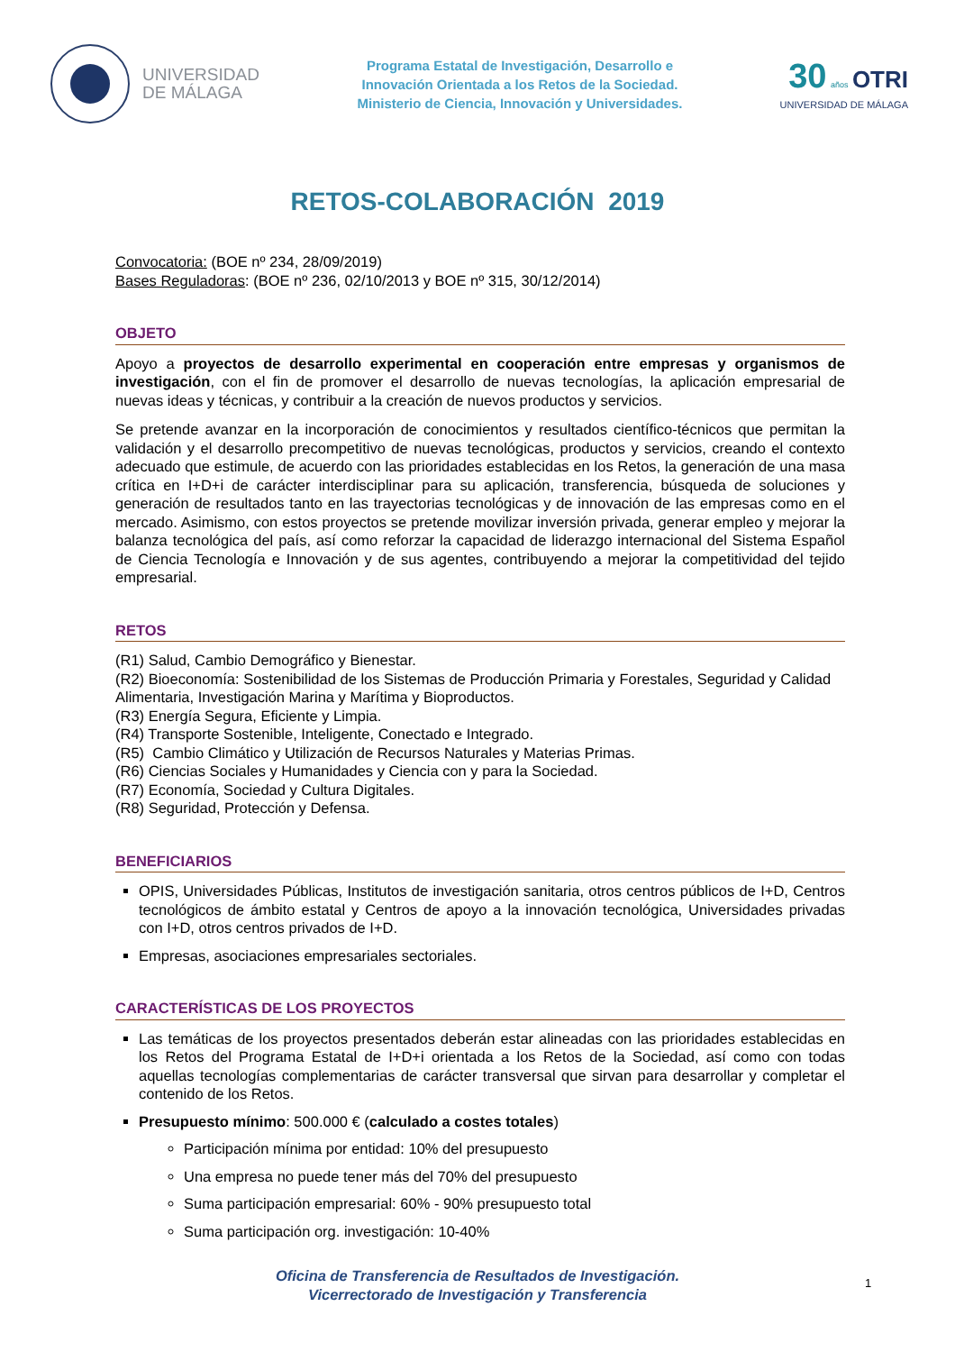UNIVERSIDAD
DE MÁLAGA
Programa Estatal de Investigación, Desarrollo e
Innovación Orientada a los Retos de la Sociedad.
Ministerio de Ciencia, Innovación y Universidades.
30 años OTRI
UNIVERSIDAD DE MÁLAGA
RETOS-COLABORACIÓN 2019
Convocatoria: (BOE nº 234, 28/09/2019)
Bases Reguladoras: (BOE nº 236, 02/10/2013 y BOE nº 315, 30/12/2014)
OBJETO
Apoyo a proyectos de desarrollo experimental en cooperación entre empresas y organismos de investigación, con el fin de promover el desarrollo de nuevas tecnologías, la aplicación empresarial de nuevas ideas y técnicas, y contribuir a la creación de nuevos productos y servicios.
Se pretende avanzar en la incorporación de conocimientos y resultados científico-técnicos que permitan la validación y el desarrollo precompetitivo de nuevas tecnológicas, productos y servicios, creando el contexto adecuado que estimule, de acuerdo con las prioridades establecidas en los Retos, la generación de una masa crítica en I+D+i de carácter interdisciplinar para su aplicación, transferencia, búsqueda de soluciones y generación de resultados tanto en las trayectorias tecnológicas y de innovación de las empresas como en el mercado. Asimismo, con estos proyectos se pretende movilizar inversión privada, generar empleo y mejorar la balanza tecnológica del país, así como reforzar la capacidad de liderazgo internacional del Sistema Español de Ciencia Tecnología e Innovación y de sus agentes, contribuyendo a mejorar la competitividad del tejido empresarial.
RETOS
(R1) Salud, Cambio Demográfico y Bienestar.
(R2) Bioeconomía: Sostenibilidad de los Sistemas de Producción Primaria y Forestales, Seguridad y Calidad Alimentaria, Investigación Marina y Marítima y Bioproductos.
(R3) Energía Segura, Eficiente y Limpia.
(R4) Transporte Sostenible, Inteligente, Conectado e Integrado.
(R5) Cambio Climático y Utilización de Recursos Naturales y Materias Primas.
(R6) Ciencias Sociales y Humanidades y Ciencia con y para la Sociedad.
(R7) Economía, Sociedad y Cultura Digitales.
(R8) Seguridad, Protección y Defensa.
BENEFICIARIOS
OPIS, Universidades Públicas, Institutos de investigación sanitaria, otros centros públicos de I+D, Centros tecnológicos de ámbito estatal y Centros de apoyo a la innovación tecnológica, Universidades privadas con I+D, otros centros privados de I+D.
Empresas, asociaciones empresariales sectoriales.
CARACTERÍSTICAS DE LOS PROYECTOS
Las temáticas de los proyectos presentados deberán estar alineadas con las prioridades establecidas en los Retos del Programa Estatal de I+D+i orientada a los Retos de la Sociedad, así como con todas aquellas tecnologías complementarias de carácter transversal que sirvan para desarrollar y completar el contenido de los Retos.
Presupuesto mínimo: 500.000 € (calculado a costes totales)
Participación mínima por entidad: 10% del presupuesto
Una empresa no puede tener más del 70% del presupuesto
Suma participación empresarial: 60% - 90% presupuesto total
Suma participación org. investigación: 10-40%
Oficina de Transferencia de Resultados de Investigación.
Vicerrectorado de Investigación y Transferencia
1